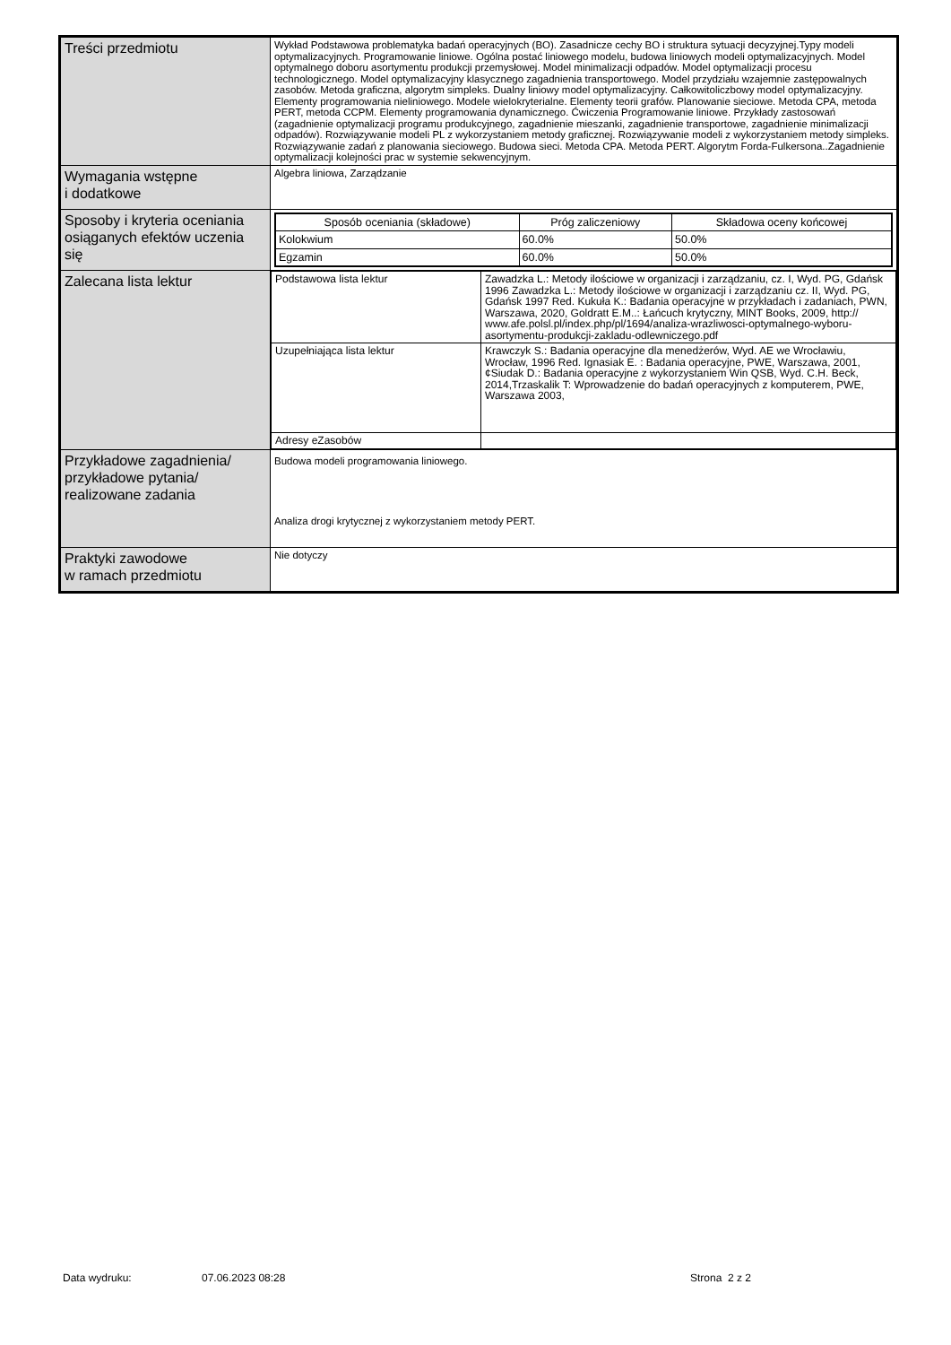| Treści przedmiotu | Wykład Podstawowa problematyka badań operacyjnych (BO). Zasadnicze cechy BO i struktura sytuacji decyzyjnej.Typy modeli optymalizacyjnych. Programowanie liniowe. Ogólna postać liniowego modelu, budowa liniowych modeli optymalizacyjnych. Model optymalnego doboru asortymentu produkcji przemysłowej. Model minimalizacji odpadów. Model optymalizacji procesu technologicznego. Model optymalizacyjny klasycznego zagadnienia transportowego. Model przydziału wzajemnie zastępowalnych zasobów. Metoda graficzna, algorytm simpleks. Dualny liniowy model optymalizacyjny. Całkowitoliczbowy model optymalizacyjny. Elementy programowania nieliniowego. Modele wielokryterialne. Elementy teorii grafów. Planowanie sieciowe. Metoda CPA, metoda PERT, metoda CCPM. Elementy programowania dynamicznego. Ćwiczenia Programowanie liniowe. Przykłady zastosowań (zagadnienie optymalizacji programu produkcyjnego, zagadnienie mieszanki, zagadnienie transportowe, zagadnienie minimalizacji odpadów). Rozwiązywanie modeli PL z wykorzystaniem metody graficznej. Rozwiązywanie modeli z wykorzystaniem metody simpleks. Rozwiązywanie zadań z planowania sieciowego. Budowa sieci. Metoda CPA. Metoda PERT. Algorytm Forda-Fulkersona..Zagadnienie optymalizacji kolejności prac w systemie sekwencyjnym. |
| Wymagania wstępne i dodatkowe | Algebra liniowa, Zarządzanie |
| Sposoby i kryteria oceniania osiąganych efektów uczenia się | / Sposób oceniania (składowe) / Próg zaliczeniowy / Składowa oceny końcowej / / --- / --- / --- / / Kolokwium / 60.0% / 50.0% / / Egzamin / 60.0% / 50.0% / |
| Zalecana lista lektur | / Podstawowa lista lektur / Zawadzka L.: Metody ilościowe w organizacji i zarządzaniu, cz. I, Wyd. PG, Gdańsk 1996 Zawadzka L.: Metody ilościowe w organizacji i zarządzaniu cz. II, Wyd. PG, Gdańsk 1997 Red. Kukuła K.: Badania operacyjne w przykładach i zadaniach, PWN, Warszawa, 2020, Goldratt E.M..: Łańcuch krytyczny, MINT Books, 2009, http:// www.afe.polsl.pl/index.php/pl/1694/analiza-wrazliwosci-optymalnego-wyboru-asortymentu-produkcji-zakladu-odlewniczego.pdf / / Uzupełniająca lista lektur / Krawczyk S.: Badania operacyjne dla menedżerów, Wyd. AE we Wrocławiu, Wrocław, 1996 Red. Ignasiak E. : Badania operacyjne, PWE, Warszawa, 2001,¢Siudak D.: Badania operacyjne z wykorzystaniem Win QSB, Wyd. C.H. Beck, 2014,Trzaskalik T: Wprowadzenie do badań operacyjnych z komputerem, PWE, Warszawa 2003, / / Adresy eZasobów / / |
| Przykładowe zagadnienia/ przykładowe pytania/ realizowane zadania | Budowa modeli programowania liniowego. Analiza drogi krytycznej z wykorzystaniem metody PERT. |
| Praktyki zawodowe w ramach przedmiotu | Nie dotyczy |
Data wydruku: 07.06.2023 08:28 Strona 2 z 2